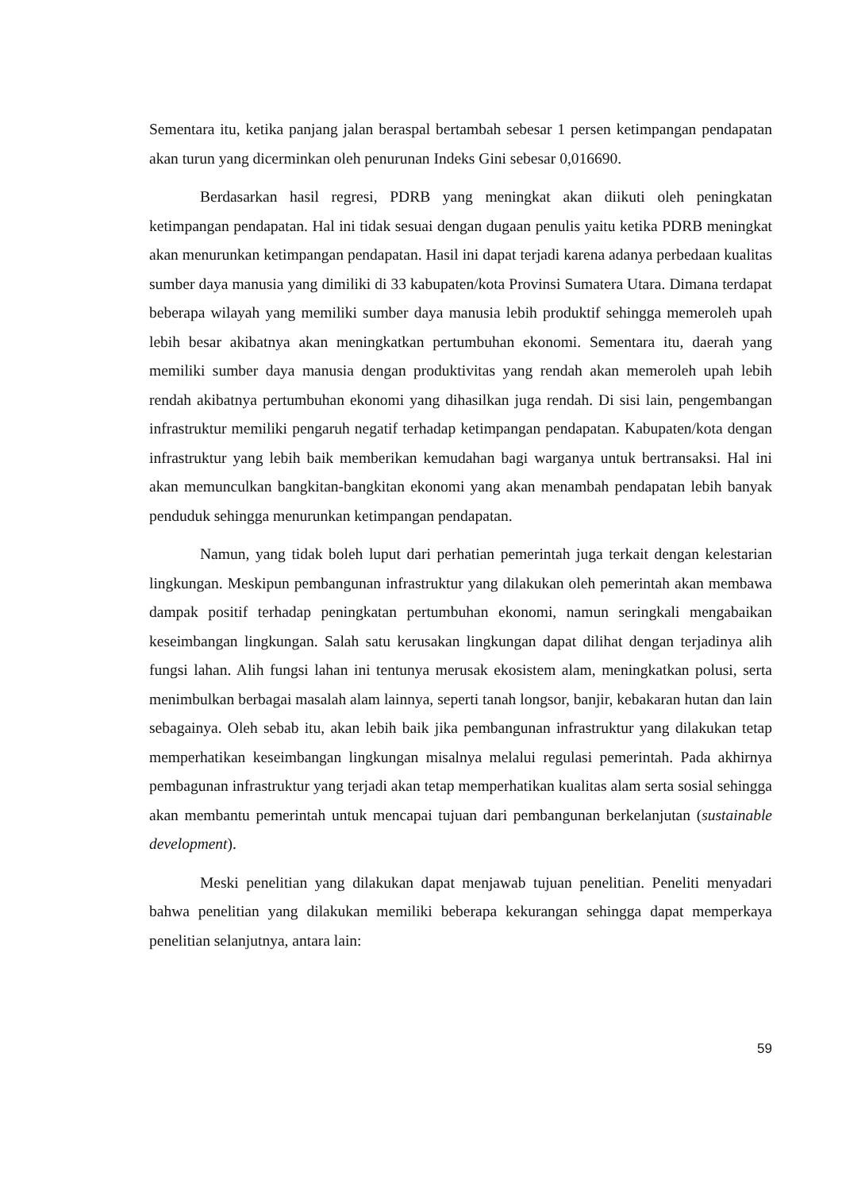Sementara itu, ketika panjang jalan beraspal bertambah sebesar 1 persen ketimpangan pendapatan akan turun yang dicerminkan oleh penurunan Indeks Gini sebesar 0,016690.
Berdasarkan hasil regresi, PDRB yang meningkat akan diikuti oleh peningkatan ketimpangan pendapatan. Hal ini tidak sesuai dengan dugaan penulis yaitu ketika PDRB meningkat akan menurunkan ketimpangan pendapatan. Hasil ini dapat terjadi karena adanya perbedaan kualitas sumber daya manusia yang dimiliki di 33 kabupaten/kota Provinsi Sumatera Utara. Dimana terdapat beberapa wilayah yang memiliki sumber daya manusia lebih produktif sehingga memeroleh upah lebih besar akibatnya akan meningkatkan pertumbuhan ekonomi. Sementara itu, daerah yang memiliki sumber daya manusia dengan produktivitas yang rendah akan memeroleh upah lebih rendah akibatnya pertumbuhan ekonomi yang dihasilkan juga rendah. Di sisi lain, pengembangan infrastruktur memiliki pengaruh negatif terhadap ketimpangan pendapatan. Kabupaten/kota dengan infrastruktur yang lebih baik memberikan kemudahan bagi warganya untuk bertransaksi. Hal ini akan memunculkan bangkitan-bangkitan ekonomi yang akan menambah pendapatan lebih banyak penduduk sehingga menurunkan ketimpangan pendapatan.
Namun, yang tidak boleh luput dari perhatian pemerintah juga terkait dengan kelestarian lingkungan. Meskipun pembangunan infrastruktur yang dilakukan oleh pemerintah akan membawa dampak positif terhadap peningkatan pertumbuhan ekonomi, namun seringkali mengabaikan keseimbangan lingkungan. Salah satu kerusakan lingkungan dapat dilihat dengan terjadinya alih fungsi lahan. Alih fungsi lahan ini tentunya merusak ekosistem alam, meningkatkan polusi, serta menimbulkan berbagai masalah alam lainnya, seperti tanah longsor, banjir, kebakaran hutan dan lain sebagainya. Oleh sebab itu, akan lebih baik jika pembangunan infrastruktur yang dilakukan tetap memperhatikan keseimbangan lingkungan misalnya melalui regulasi pemerintah. Pada akhirnya pembagunan infrastruktur yang terjadi akan tetap memperhatikan kualitas alam serta sosial sehingga akan membantu pemerintah untuk mencapai tujuan dari pembangunan berkelanjutan (sustainable development).
Meski penelitian yang dilakukan dapat menjawab tujuan penelitian. Peneliti menyadari bahwa penelitian yang dilakukan memiliki beberapa kekurangan sehingga dapat memperkaya penelitian selanjutnya, antara lain:
59